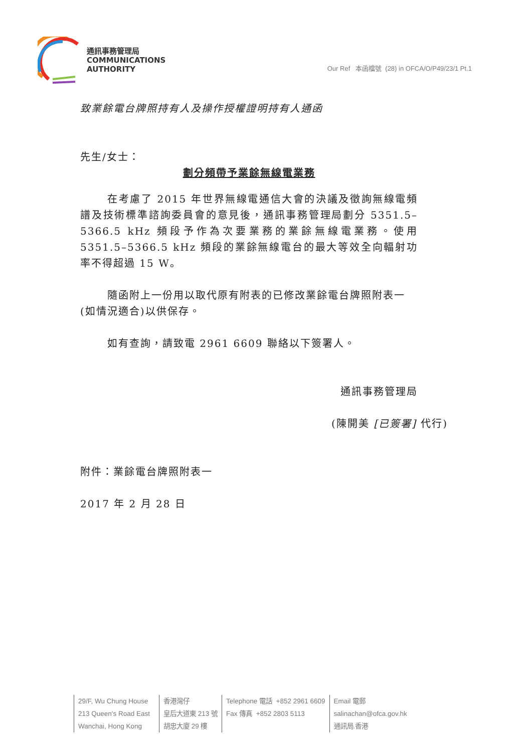通訊事務管理局
COMMUNICATIONS
AUTHORITY
Our Ref 本函檔號 (28) in OFCA/O/P49/23/1 Pt.1
致業餘電台牌照持有人及操作授權證明持有人通函
先生/女士：
劃分頻帶予業餘無線電業務
在考慮了 2015 年世界無線電通信大會的決議及徵詢無線電頻譜及技術標準諮詢委員會的意見後，通訊事務管理局劃分 5351.5–5366.5 kHz 頻段予作為次要業務的業餘無線電業務。使用 5351.5–5366.5 kHz 頻段的業餘無線電台的最大等效全向輻射功率不得超過 15 W。
隨函附上一份用以取代原有附表的已修改業餘電台牌照附表一(如情況適合)以供保存。
如有查詢，請致電 2961 6609 聯絡以下簽署人。
通訊事務管理局
(陳開美 [已簽署] 代行)
附件：業餘電台牌照附表一
2017 年 2 月 28 日
29/F, Wu Chung House
213 Queen's Road East
Wanchai, Hong Kong
香港灣仔
皇后大道東 213 號
胡忠大廈 29 樓
Telephone 電話 +852 2961 6609
Fax 傳真 +852 2803 5113
Email 電郵
salinachan@ofca.gov.hk
通訊局.香港